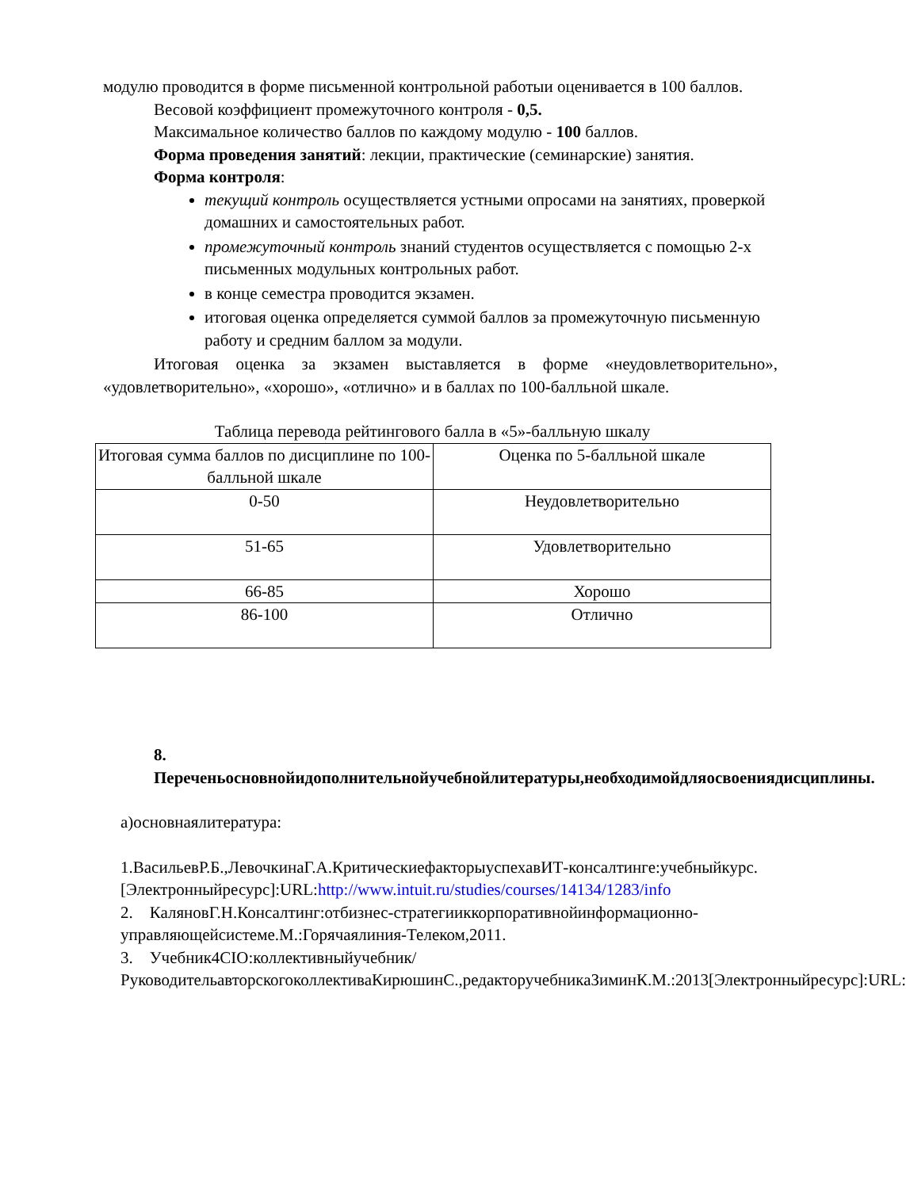модулю проводится в форме письменной контрольной работыи оценивается в 100 баллов.
Весовой коэффициент промежуточного контроля - 0,5.
Максимальное количество баллов по каждому модулю - 100 баллов.
Форма проведения занятий: лекции, практические (семинарские) занятия.
Форма контроля:
текущий контроль осуществляется устными опросами на занятиях, проверкой домашних и самостоятельных работ.
промежуточный контроль знаний студентов осуществляется с помощью 2-х письменных модульных контрольных работ.
в конце семестра проводится экзамен.
итоговая оценка определяется суммой баллов за промежуточную письменную работу и средним баллом за модули.
Итоговая оценка за экзамен выставляется в форме «неудовлетворительно», «удовлетворительно», «хорошо», «отлично» и в баллах по 100-балльной шкале.
Таблица перевода рейтингового балла в «5»-балльную шкалу
| Итоговая сумма баллов по дисциплине по 100-балльной шкале | Оценка по 5-балльной шкале |
| 0-50 | Неудовлетворительно |
| 51-65 | Удовлетворительно |
| 66-85 | Хорошо |
| 86-100 | Отлично |
8. Переченьосновнойидополнительнойучебнойлитературы,необходимойдляосвоениядисциплины.
а)основнаялитература:
1.ВасильевР.Б.,ЛевочкинаГ.А.КритическиефакторыуспехавИТ-консалтинге:учебныйкурс.[Электронныйресурс]:URL:http://www.intuit.ru/studies/courses/14134/1283/info
2. КаляновГ.Н.Консалтинг:отбизнес-стратегииккорпоративнойинформационно-управляющейсистеме.М.:Горячаялиния-Телеком,2011.
3. Учебник4CIO:коллективныйучебник/РуководительавторскогоколлективаКирюшинС.,редакторучебникаЗиминК.М.:2013[Электронныйресурс]:URL: